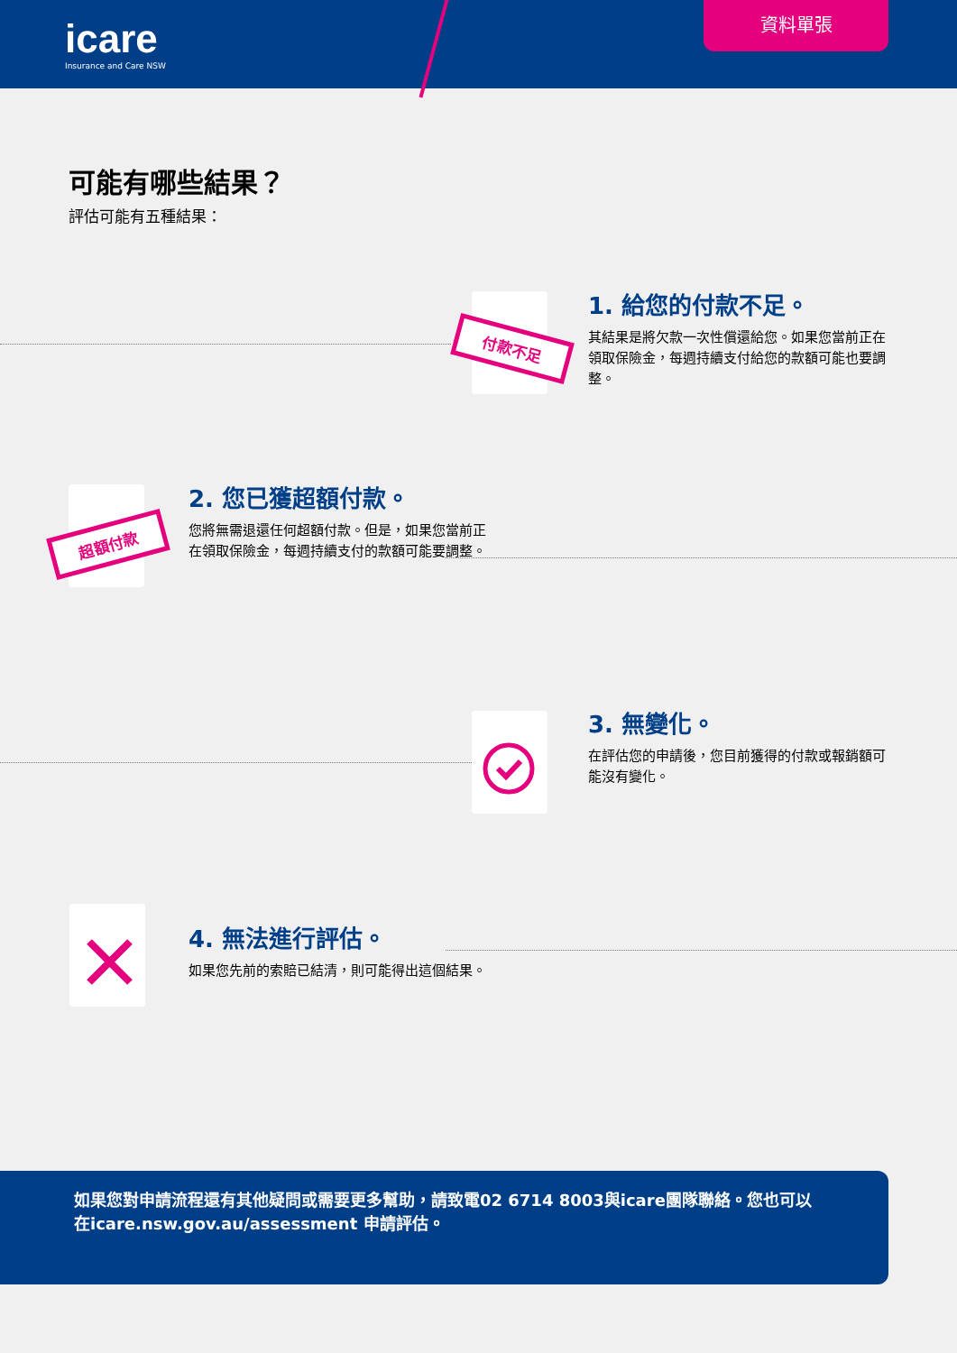icare
Insurance and Care NSW
資料單張
可能有哪些結果？
評估可能有五種結果：
付款不足
1. 給您的付款不足。
其結果是將欠款一次性償還給您。如果您當前正在領取保險金，每週持續支付給您的款額可能也要調整。
超額付款
2. 您已獲超額付款。
您將無需退還任何超額付款。但是，如果您當前正在領取保險金，每週持續支付的款額可能要調整。
3. 無變化。
在評估您的申請後，您目前獲得的付款或報銷額可能沒有變化。
4. 無法進行評估。
如果您先前的索賠已結清，則可能得出這個結果。
如果您對申請流程還有其他疑問或需要更多幫助，請致電02 6714 8003與icare團隊聯絡。您也可以在icare.nsw.gov.au/assessment 申請評估。